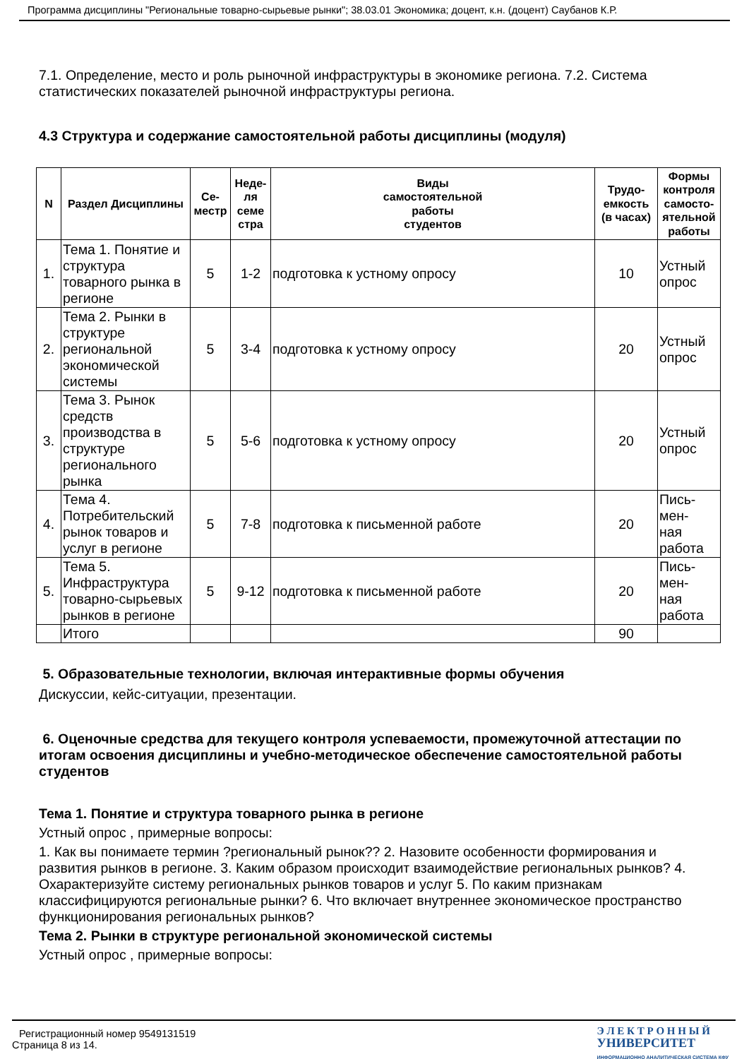Программа дисциплины "Региональные товарно-сырьевые рынки"; 38.03.01 Экономика; доцент, к.н. (доцент) Саубанов К.Р.
7.1. Определение, место и роль рыночной инфраструктуры в экономике региона. 7.2. Система статистических показателей рыночной инфраструктуры региона.
4.3 Структура и содержание самостоятельной работы дисциплины (модуля)
| N | Раздел Дисциплины | Се- местр | Неде- ля семе стра | Виды самостоятельной работы студентов | Трудо- емкость (в часах) | Формы контроля самосто- ятельной работы |
| --- | --- | --- | --- | --- | --- | --- |
| 1. | Тема 1. Понятие и структура товарного рынка в регионе | 5 | 1-2 | подготовка к устному опросу | 10 | Устный опрос |
| 2. | Тема 2. Рынки в структуре региональной экономической системы | 5 | 3-4 | подготовка к устному опросу | 20 | Устный опрос |
| 3. | Тема 3. Рынок средств производства в структуре регионального рынка | 5 | 5-6 | подготовка к устному опросу | 20 | Устный опрос |
| 4. | Тема 4. Потребительский рынок товаров и услуг в регионе | 5 | 7-8 | подготовка к письменной работе | 20 | Пись- мен- ная работа |
| 5. | Тема 5. Инфраструктура товарно-сырьевых рынков в регионе | 5 | 9-12 | подготовка к письменной работе | 20 | Пись- мен- ная работа |
| | Итого | | | | 90 | |
5. Образовательные технологии, включая интерактивные формы обучения
Дискуссии, кейс-ситуации, презентации.
6. Оценочные средства для текущего контроля успеваемости, промежуточной аттестации по итогам освоения дисциплины и учебно-методическое обеспечение самостоятельной работы студентов
Тема 1. Понятие и структура товарного рынка в регионе
Устный опрос , примерные вопросы:
1. Как вы понимаете термин ?региональный рынок?? 2. Назовите особенности формирования и развития рынков в регионе. 3. Каким образом происходит взаимодействие региональных рынков? 4. Охарактеризуйте систему региональных рынков товаров и услуг 5. По каким признакам классифицируются региональные рынки? 6. Что включает внутреннее экономическое пространство функционирования региональных рынков?
Тема 2. Рынки в структуре региональной экономической системы
Устный опрос , примерные вопросы:
Регистрационный номер 9549131519
Страница 8 из 14.
Э Л Е К Т Р О Н Н Ы Й
УНИВЕРСИТЕТ
ИНФОРМАЦИОННО АНАЛИТИЧЕСКАЯ СИСТЕМА КФУ